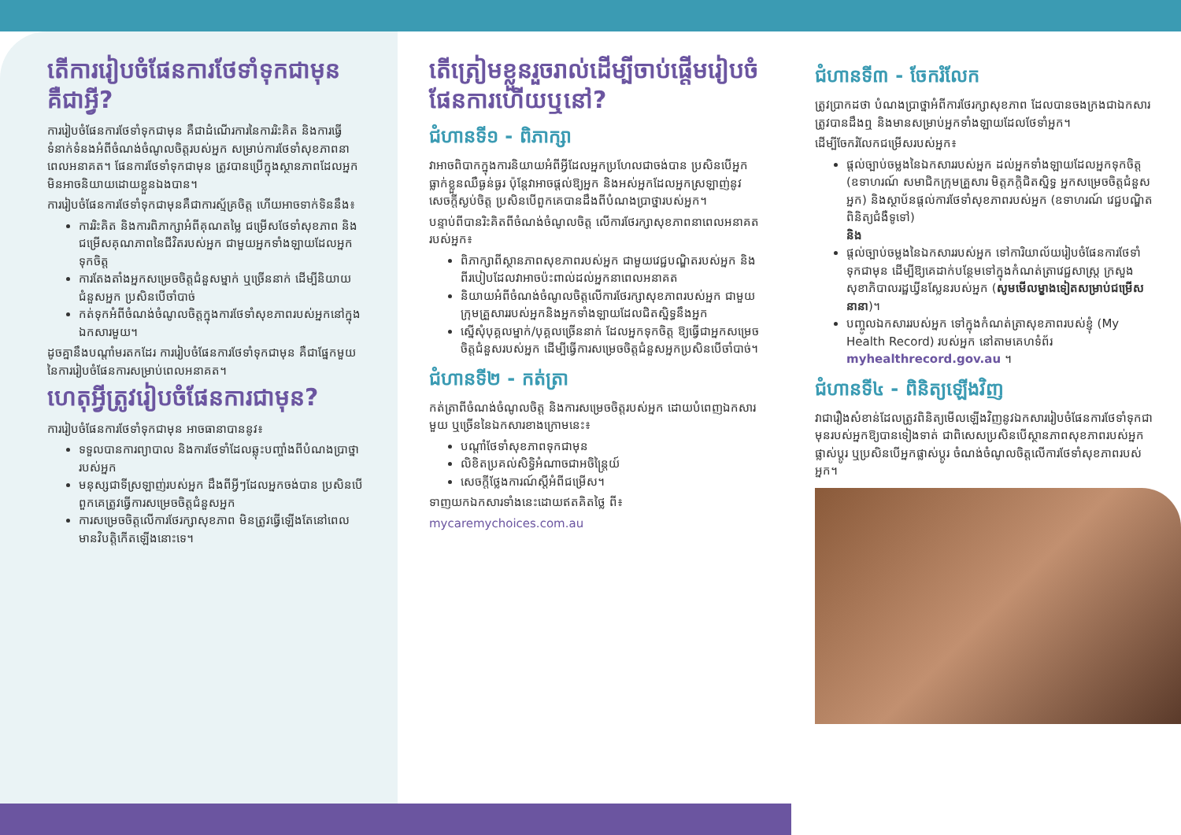តើការរៀបចំផែនការថែទាំទុកជាមុនគឺជាអ្វី?
ការរៀបចំផែនការថែទាំទុកជាមុន គឺជាដំណើរការនៃការរិះគិត និងការធ្វើទំនាក់ទំនងអំពីចំណង់ចំណូលចិត្តរបស់អ្នក សម្រាប់ការថែទាំសុខភាពនាពេលអនាគត។ ផែនការថែទាំទុកជាមុន ត្រូវបានប្រើក្នុងស្ថានភាពដែលអ្នកមិនអាចនិយាយដោយខ្លួនឯងបាន។
ការរៀបចំផែនការថែទាំទុកជាមុនគឺជាការស្ម័គ្រចិត្ត ហើយអាចទាក់ទិននឹង៖
ការរិះគិត និងការពិភាក្សាអំពីគុណតម្លៃ ជម្រើសថែទាំសុខភាព និងជម្រើសគុណភាពនៃជីវិតរបស់អ្នក ជាមួយអ្នកទាំងឡាយដែលអ្នកទុកចិត្ត
ការតែងតាំងអ្នកសម្រេចចិត្តជំនួសម្នាក់ ឬច្រើននាក់ ដើម្បីនិយាយជំនួសអ្នក ប្រសិនបើចាំបាច់
កត់ទុកអំពីចំណង់ចំណូលចិត្តក្នុងការថែទាំសុខភាពរបស់អ្នកនៅក្នុងឯកសារមួយ។
ដូចគ្នានឹងបណ្តាំមរតកដែរ ការរៀបចំផែនការថែទាំទុកជាមុន គឺជាផ្នែកមួយនៃការរៀបចំផែនការសម្រាប់ពេលអនាគត។
ហេតុអ្វីត្រូវរៀបចំផែនការជាមុន?
ការរៀបចំផែនការថែទាំទុកជាមុន អាចធានាបាននូវ៖
ទទួលបានការព្យាបាល និងការថែទាំដែលឆ្លុះបញ្ចាំងពីបំណងប្រាថ្នារបស់អ្នក
មនុស្សជាទីស្រឡាញ់របស់អ្នក ដឹងពីអ្វីៗដែលអ្នកចង់បាន ប្រសិនបើពួកគេត្រូវធ្វើការសម្រេចចិត្តជំនួសអ្នក
ការសម្រេចចិត្តលើការថែរក្សាសុខភាព មិនត្រូវធ្វើឡើងតែនៅពេលមានវិបត្តិកើតឡើងនោះទេ។
តើត្រៀមខ្លួនរួចរាល់ដើម្បីចាប់ផ្តើមរៀបចំផែនការហើយឬនៅ?
ជំហានទី១ - ពិភាក្សា
វាអាចពិបាកក្នុងការនិយាយអំពីអ្វីដែលអ្នកប្រហែលជាចង់បាន ប្រសិនបើអ្នកធ្លាក់ខ្លួនឈឺធ្ងន់ធ្ងរ ប៉ុន្តែវាអាចផ្តល់ឱ្យអ្នក និងអស់អ្នកដែលអ្នកស្រឡាញ់នូវសេចក្តីស្ងប់ចិត្ត ប្រសិនបើពួកគេបានដឹងពីបំណងប្រាថ្នារបស់អ្នក។
បន្ទាប់ពីបានរិះគិតពីចំណង់ចំណូលចិត្ត លើការថែរក្សាសុខភាពនាពេលអនាគតរបស់អ្នក៖
ពិភាក្សាពីស្ថានភាពសុខភាពរបស់អ្នក ជាមួយវេជ្ជបណ្ឌិតរបស់អ្នក និងពីរបៀបដែលវាអាចប៉ះពាល់ដល់អ្នកនាពេលអនាគត
និយាយអំពីចំណង់ចំណូលចិត្តលើការថែរក្សាសុខភាពរបស់អ្នក ជាមួយក្រុមគ្រួសាររបស់អ្នកនិងអ្នកទាំងឡាយដែលជិតស្និទ្ធនឹងអ្នក
ស្នើសុំបុគ្គលម្នាក់/បុគ្គលច្រើននាក់ ដែលអ្នកទុកចិត្ត ឱ្យធ្វើជាអ្នកសម្រេចចិត្តជំនួសរបស់អ្នក ដើម្បីធ្វើការសម្រេចចិត្តជំនួសអ្នកប្រសិនបើចាំបាច់។
ជំហានទី២ - កត់ត្រា
កត់ត្រាពីចំណង់ចំណូលចិត្ត និងការសម្រេចចិត្តរបស់អ្នក ដោយបំពេញឯកសារមួយ ឬច្រើននៃឯកសារខាងក្រោមនេះ៖
បណ្តាំថែទាំសុខភាពទុកជាមុន
លិខិតប្រគល់សិទ្ធិអំណាចជាអចិន្ត្រៃយ៍
សេចក្តីថ្លែងការណ៍ស្តីអំពីជម្រើស។
ទាញយកឯកសារទាំងនេះដោយឥតគិតថ្លៃ ពី៖
mycaremychoices.com.au
ជំហានទី៣ - ចែករំលែក
ត្រូវប្រាកដថា បំណងប្រាថ្នាអំពីការថែរក្សាសុខភាព ដែលបានចងក្រងជាឯកសារ ត្រូវបានដឹងឮ និងមានសម្រាប់អ្នកទាំងឡាយដែលថែទាំអ្នក។
ដើម្បីចែករំលែកជម្រើសរបស់អ្នក៖
ផ្តល់ច្បាប់ចម្លងនៃឯកសាររបស់អ្នក ដល់អ្នកទាំងឡាយដែលអ្នកទុកចិត្ត (ឧទាហរណ៍ សមាជិកក្រុមគ្រួសារ មិត្តភក្តិជិតស្និទ្ធ អ្នកសម្រេចចិត្តជំនួសអ្នក) និងស្ថាប័នផ្តល់ការថែទាំសុខភាពរបស់អ្នក (ឧទាហរណ៍ វេជ្ជបណ្ឌិតពិនិត្យជំងឺទូទៅ)
និង
ផ្តល់ច្បាប់ចម្លងនៃឯកសាររបស់អ្នក ទៅការិយាល័យរៀបចំផែនការថែទាំទុកជាមុន ដើម្បីឱ្យគេដាក់បន្ថែមទៅក្នុងកំណត់ត្រាវេជ្ជសាស្ត្រ ក្រសួងសុខាភិបាលរដ្ឋឃ្វីនស្លែនរបស់អ្នក (សូមមើលម្ខាងទៀតសម្រាប់ជម្រើសនានា)។
បញ្ចូលឯកសាររបស់អ្នក ទៅក្នុងកំណត់ត្រាសុខភាពរបស់ខ្ញុំ (My Health Record) របស់អ្នក នៅតាមគេហទំព័រ myhealthrecord.gov.au ។
ជំហានទី៤ - ពិនិត្យឡើងវិញ
វាជារឿងសំខាន់ដែលត្រូវពិនិត្យមើលឡើងវិញនូវឯកសាររៀបចំផែនការថែទាំទុកជាមុនរបស់អ្នកឱ្យបានទៀងទាត់ ជាពិសេសប្រសិនបើស្ថានភាពសុខភាពរបស់អ្នកផ្លាស់ប្តូរ ឬប្រសិនបើអ្នកផ្លាស់ប្តូរ ចំណង់ចំណូលចិត្តលើការថែទាំសុខភាពរបស់អ្នក។